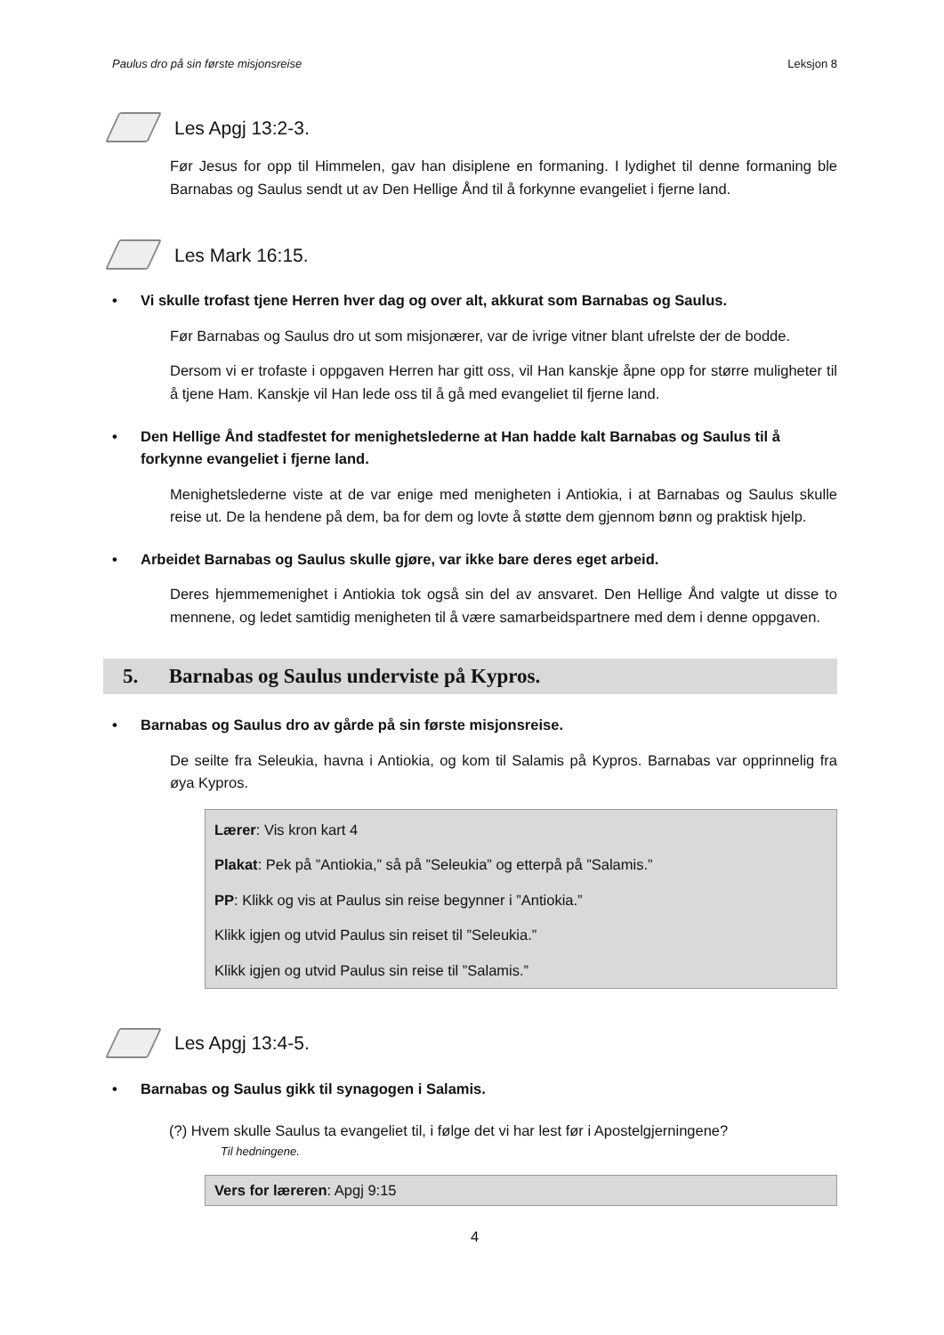Paulus dro på sin første misjonsreise Leksjon 8
Les Apgj 13:2-3.
Før Jesus for opp til Himmelen, gav han disiplene en formaning. I lydighet til denne formaning ble Barnabas og Saulus sendt ut av Den Hellige Ånd til å forkynne evangeliet i fjerne land.
Les Mark 16:15.
• Vi skulle trofast tjene Herren hver dag og over alt, akkurat som Barnabas og Saulus.
Før Barnabas og Saulus dro ut som misjonærer, var de ivrige vitner blant ufrelste der de bodde.
Dersom vi er trofaste i oppgaven Herren har gitt oss, vil Han kanskje åpne opp for større muligheter til å tjene Ham. Kanskje vil Han lede oss til å gå med evangeliet til fjerne land.
• Den Hellige Ånd stadfestet for menighetslederne at Han hadde kalt Barnabas og Saulus til å forkynne evangeliet i fjerne land.
Menighetslederne viste at de var enige med menigheten i Antiokia, i at Barnabas og Saulus skulle reise ut. De la hendene på dem, ba for dem og lovte å støtte dem gjennom bønn og praktisk hjelp.
• Arbeidet Barnabas og Saulus skulle gjøre, var ikke bare deres eget arbeid.
Deres hjemmemenighet i Antiokia tok også sin del av ansvaret. Den Hellige Ånd valgte ut disse to mennene, og ledet samtidig menigheten til å være samarbeidspartnere med dem i denne oppgaven.
5. Barnabas og Saulus underviste på Kypros.
• Barnabas og Saulus dro av gårde på sin første misjonsreise.
De seilte fra Seleukia, havna i Antiokia, og kom til Salamis på Kypros. Barnabas var opprinnelig fra øya Kypros.
Lærer: Vis kron kart 4
Plakat: Pek på ”Antiokia,” så på ”Seleukia” og etterpå på ”Salamis.”
PP: Klikk og vis at Paulus sin reise begynner i ”Antiokia.”
Klikk igjen og utvid Paulus sin reiset til ”Seleukia.”
Klikk igjen og utvid Paulus sin reise til ”Salamis.”
Les Apgj 13:4-5.
• Barnabas og Saulus gikk til synagogen i Salamis.
(?) Hvem skulle Saulus ta evangeliet til, i følge det vi har lest før i Apostelgjerningene?
Til hedningene.
Vers for læreren: Apgj 9:15
4